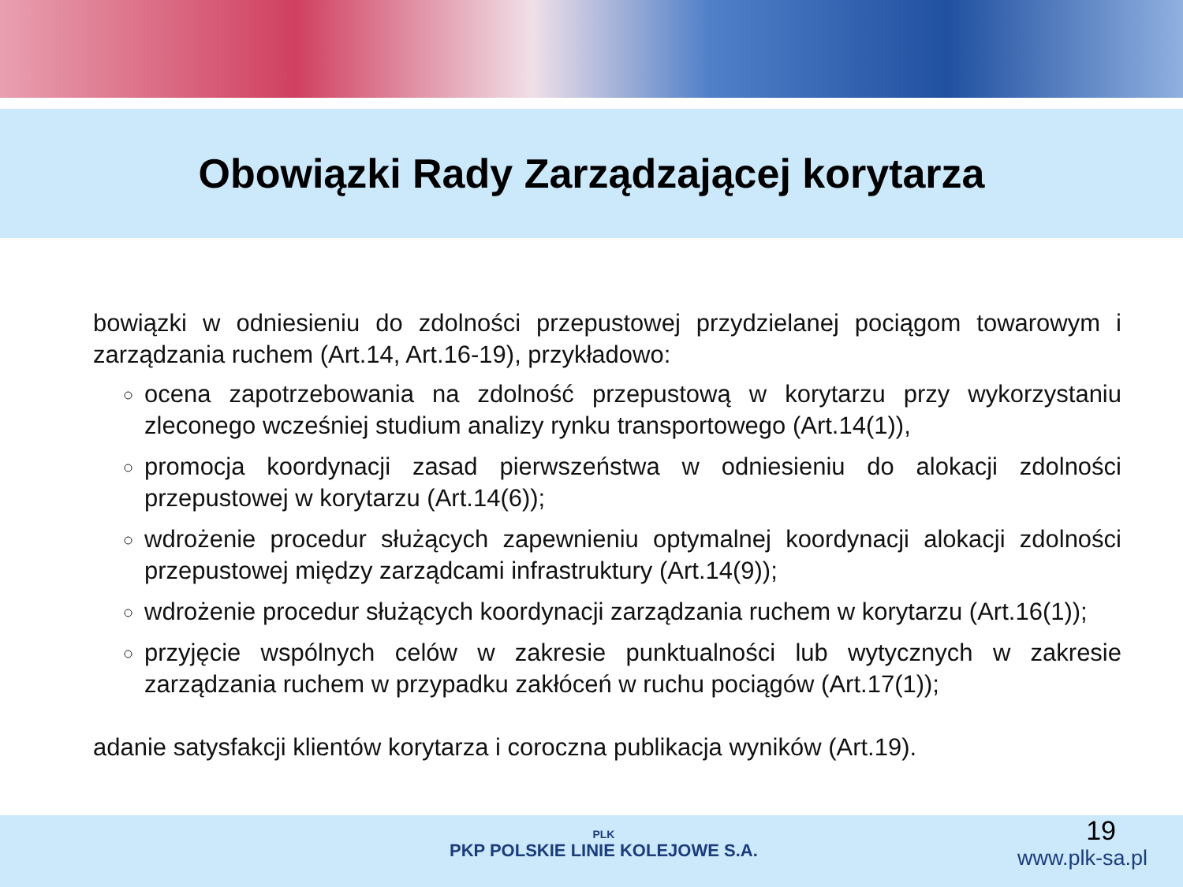Obowiązki Rady Zarządzającej korytarza
bowiązki w odniesieniu do zdolności przepustowej przydzielanej pociągom towarowym i zarządzania ruchem (Art.14, Art.16-19), przykładowo:
ocena zapotrzebowania na zdolność przepustową w korytarzu przy wykorzystaniu zleconego wcześniej studium analizy rynku transportowego (Art.14(1)),
promocja koordynacji zasad pierwszeństwa w odniesieniu do alokacji zdolności przepustowej w korytarzu (Art.14(6));
wdrożenie procedur służących zapewnieniu optymalnej koordynacji alokacji zdolności przepustowej między zarządcami infrastruktury (Art.14(9));
wdrożenie procedur służących koordynacji zarządzania ruchem w korytarzu (Art.16(1));
przyjęcie wspólnych celów w zakresie punktualności lub wytycznych w zakresie zarządzania ruchem w przypadku zakłóceń w ruchu pociągów (Art.17(1));
adanie satysfakcji klientów korytarza i coroczna publikacja wyników (Art.19).
PLK
PKP POLSKIE LINIE KOLEJOWE S.A.
19
www.plk-sa.pl